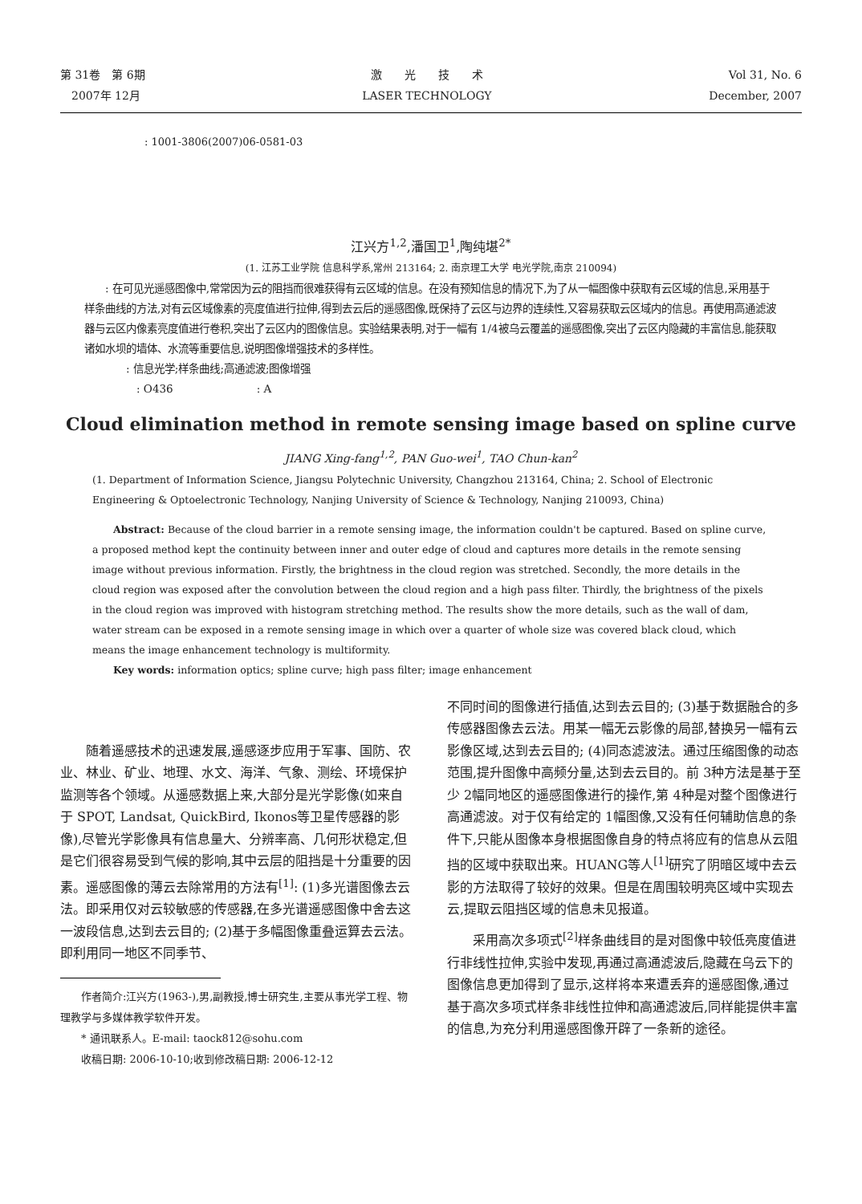第 31卷　第 6期
　2007年 12月
激　　光　　技　　术
LASER TECHNOLOGY
Vol 31, No. 6
December, 2007
: 1001-3806(2007)06-0581-03
江兴方<sup>1,2</sup>,潘国卫<sup>1</sup>,陶纯堪<sup>2*</sup>
(1. 江苏工业学院 信息科学系,常州 213164; 2. 南京理工大学 电光学院,南京 210094)
　　: 在可见光遥感图像中,常常因为云的阻挡而很难获得有云区域的信息。在没有预知信息的情况下,为了从一幅图像中获取有云区域的信息,采用基于样条曲线的方法,对有云区域像素的亮度值进行拉伸,得到去云后的遥感图像,既保持了云区与边界的连续性,又容易获取云区域内的信息。再使用高通滤波器与云区内像素亮度值进行卷积,突出了云区内的图像信息。实验结果表明,对于一幅有 1/4被乌云覆盖的遥感图像,突出了云区内隐藏的丰富信息,能获取诸如水坝的墙体、水流等重要信息,说明图像增强技术的多样性。
　　　　: 信息光学;样条曲线;高通滤波;图像增强
　　　　　: O436　　　　　　　　: A
Cloud elimination method in remote sensing image based on spline curve
JIANG Xing-fang<sup>1,2</sup>, PAN Guo-wei<sup>1</sup>, TAO Chun-kan<sup>2</sup>
(1. Department of Information Science, Jiangsu Polytechnic University, Changzhou 213164, China; 2. School of Electronic Engineering & Optoelectronic Technology, Nanjing University of Science & Technology, Nanjing 210093, China)
　　Abstract: Because of the cloud barrier in a remote sensing image, the information couldn't be captured. Based on spline curve, a proposed method kept the continuity between inner and outer edge of cloud and captures more details in the remote sensing image without previous information. Firstly, the brightness in the cloud region was stretched. Secondly, the more details in the cloud region was exposed after the convolution between the cloud region and a high pass filter. Thirdly, the brightness of the pixels in the cloud region was improved with histogram stretching method. The results show the more details, such as the wall of dam, water stream can be exposed in a remote sensing image in which over a quarter of whole size was covered black cloud, which means the image enhancement technology is multiformity.
　　Key words: information optics; spline curve; high pass filter; image enhancement
　　随着遥感技术的迅速发展,遥感逐步应用于军事、国防、农业、林业、矿业、地理、水文、海洋、气象、测绘、环境保护监测等各个领域。从遥感数据上来,大部分是光学影像(如来自于 SPOT, Landsat, QuickBird, Ikonos等卫星传感器的影像),尽管光学影像具有信息量大、分辨率高、几何形状稳定,但是它们很容易受到气候的影响,其中云层的阻挡是十分重要的因素。遥感图像的薄云去除常用的方法有<sup>[1]</sup>: (1)多光谱图像去云法。即采用仅对云较敏感的传感器,在多光谱遥感图像中舍去这一波段信息,达到去云目的; (2)基于多幅图像重叠运算去云法。即利用同一地区不同季节、
　　作者简介:江兴方(1963-),男,副教授,博士研究生,主要从事光学工程、物理教学与多媒体教学软件开发。
　　* 通讯联系人。E-mail: taock812@sohu.com
　　收稿日期: 2006-10-10;收到修改稿日期: 2006-12-12
不同时间的图像进行插值,达到去云目的; (3)基于数据融合的多传感器图像去云法。用某一幅无云影像的局部,替换另一幅有云影像区域,达到去云目的; (4)同态滤波法。通过压缩图像的动态范围,提升图像中高频分量,达到去云目的。前 3种方法是基于至少 2幅同地区的遥感图像进行的操作,第 4种是对整个图像进行高通滤波。对于仅有给定的 1幅图像,又没有任何辅助信息的条件下,只能从图像本身根据图像自身的特点将应有的信息从云阻挡的区域中获取出来。HUANG等人<sup>[1]</sup>研究了阴暗区域中去云影的方法取得了较好的效果。但是在周围较明亮区域中实现去云,提取云阻挡区域的信息未见报道。
　　采用高次多项式<sup>[2]</sup>样条曲线目的是对图像中较低亮度值进行非线性拉伸,实验中发现,再通过高通滤波后,隐藏在乌云下的图像信息更加得到了显示,这样将本来遭丢弃的遥感图像,通过基于高次多项式样条非线性拉伸和高通滤波后,同样能提供丰富的信息,为充分利用遥感图像开辟了一条新的途径。